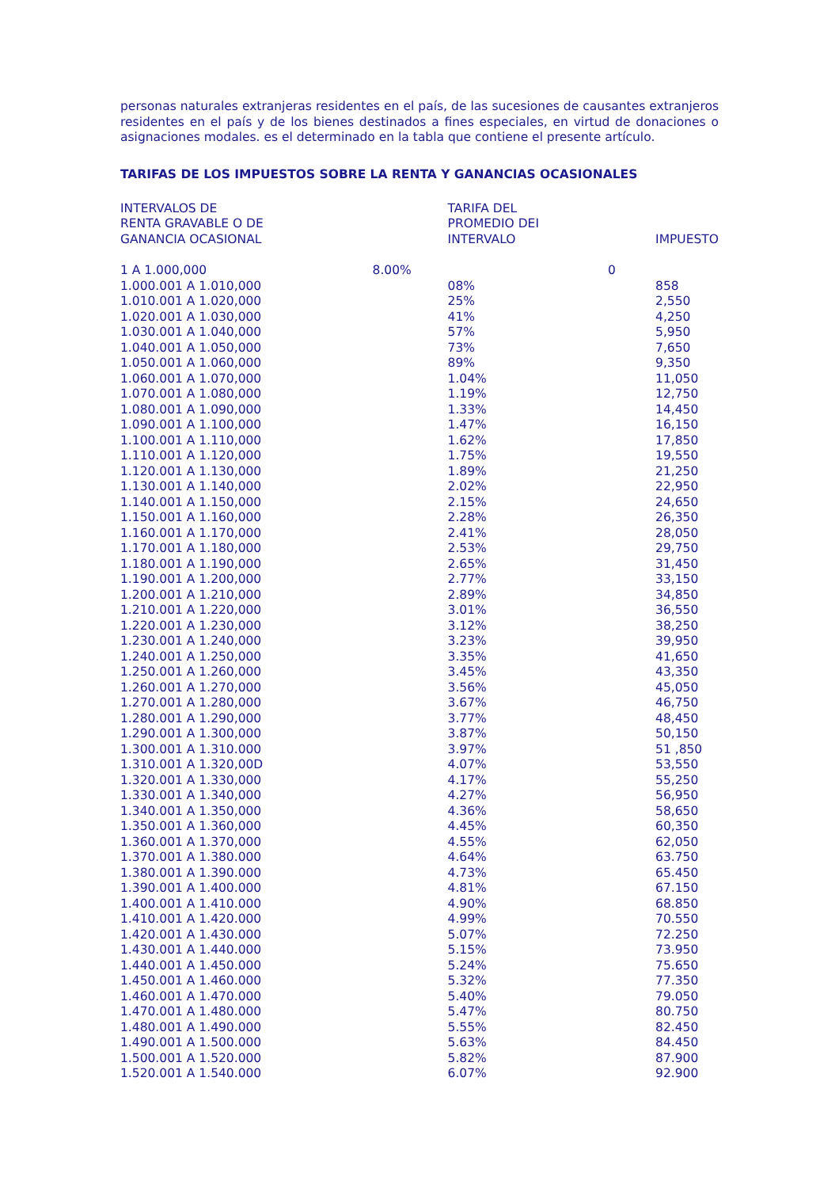personas naturales extranjeras residentes en el país, de las sucesiones de causantes extranjeros residentes en el país y de los bienes destinados a fines especiales, en virtud de donaciones o asignaciones modales. es el determinado en la tabla que contiene el presente artículo.
TARIFAS DE LOS IMPUESTOS SOBRE LA RENTA Y GANANCIAS OCASIONALES
| INTERVALOS DE RENTA GRAVABLE O DE GANANCIA OCASIONAL | TARIFA DEL PROMEDIO DEI INTERVALO | IMPUESTO |
| --- | --- | --- |
| 1 A 1.000,000 | 8.00% | 0 |
| 1.000.001 A 1.010,000 | 08% | 858 |
| 1.010.001 A 1.020,000 | 25% | 2,550 |
| 1.020.001 A 1.030,000 | 41% | 4,250 |
| 1.030.001 A 1.040,000 | 57% | 5,950 |
| 1.040.001 A 1.050,000 | 73% | 7,650 |
| 1.050.001 A 1.060,000 | 89% | 9,350 |
| 1.060.001 A 1.070,000 | 1.04% | 11,050 |
| 1.070.001 A 1.080,000 | 1.19% | 12,750 |
| 1.080.001 A 1.090,000 | 1.33% | 14,450 |
| 1.090.001 A 1.100,000 | 1.47% | 16,150 |
| 1.100.001 A 1.110,000 | 1.62% | 17,850 |
| 1.110.001 A 1.120,000 | 1.75% | 19,550 |
| 1.120.001 A 1.130,000 | 1.89% | 21,250 |
| 1.130.001 A 1.140,000 | 2.02% | 22,950 |
| 1.140.001 A 1.150,000 | 2.15% | 24,650 |
| 1.150.001 A 1.160,000 | 2.28% | 26,350 |
| 1.160.001 A 1.170,000 | 2.41% | 28,050 |
| 1.170.001 A 1.180,000 | 2.53% | 29,750 |
| 1.180.001 A 1.190,000 | 2.65% | 31,450 |
| 1.190.001 A 1.200,000 | 2.77% | 33,150 |
| 1.200.001 A 1.210,000 | 2.89% | 34,850 |
| 1.210.001 A 1.220,000 | 3.01% | 36,550 |
| 1.220.001 A 1.230,000 | 3.12% | 38,250 |
| 1.230.001 A 1.240,000 | 3.23% | 39,950 |
| 1.240.001 A 1.250,000 | 3.35% | 41,650 |
| 1.250.001 A 1.260,000 | 3.45% | 43,350 |
| 1.260.001 A 1.270,000 | 3.56% | 45,050 |
| 1.270.001 A 1.280,000 | 3.67% | 46,750 |
| 1.280.001 A 1.290,000 | 3.77% | 48,450 |
| 1.290.001 A 1.300,000 | 3.87% | 50,150 |
| 1.300.001 A 1.310.000 | 3.97% | 51 ,850 |
| 1.310.001 A 1.320,00D | 4.07% | 53,550 |
| 1.320.001 A 1.330,000 | 4.17% | 55,250 |
| 1.330.001 A 1.340,000 | 4.27% | 56,950 |
| 1.340.001 A 1.350,000 | 4.36% | 58,650 |
| 1.350.001 A 1.360,000 | 4.45% | 60,350 |
| 1.360.001 A 1.370,000 | 4.55% | 62,050 |
| 1.370.001 A 1.380.000 | 4.64% | 63.750 |
| 1.380.001 A 1.390.000 | 4.73% | 65.450 |
| 1.390.001 A 1.400.000 | 4.81% | 67.150 |
| 1.400.001 A 1.410.000 | 4.90% | 68.850 |
| 1.410.001 A 1.420.000 | 4.99% | 70.550 |
| 1.420.001 A 1.430.000 | 5.07% | 72.250 |
| 1.430.001 A 1.440.000 | 5.15% | 73.950 |
| 1.440.001 A 1.450.000 | 5.24% | 75.650 |
| 1.450.001 A 1.460.000 | 5.32% | 77.350 |
| 1.460.001 A 1.470.000 | 5.40% | 79.050 |
| 1.470.001 A 1.480.000 | 5.47% | 80.750 |
| 1.480.001 A 1.490.000 | 5.55% | 82.450 |
| 1.490.001 A 1.500.000 | 5.63% | 84.450 |
| 1.500.001 A 1.520.000 | 5.82% | 87.900 |
| 1.520.001 A 1.540.000 | 6.07% | 92.900 |